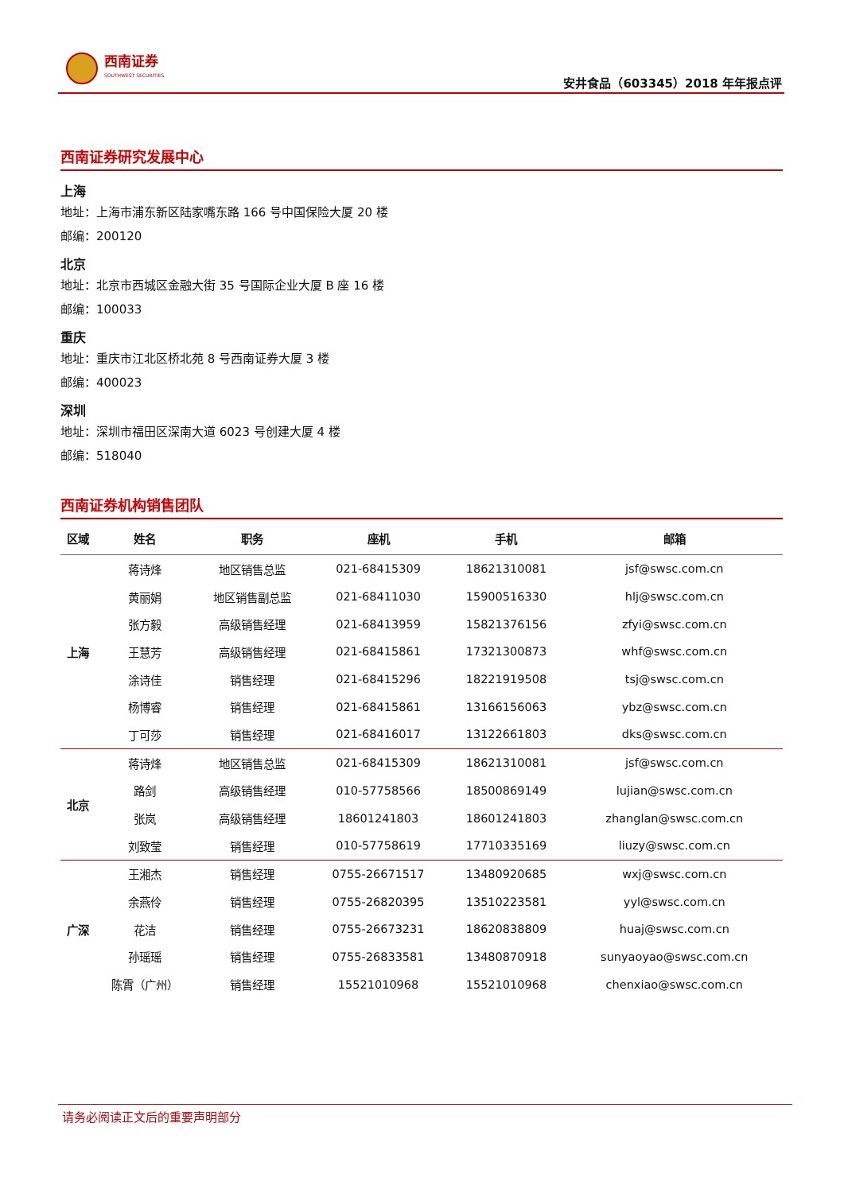西南证券
SOUTHWEST SECURITIES
安井食品（603345）2018 年年报点评
西南证券研究发展中心
上海
地址：上海市浦东新区陆家嘴东路 166 号中国保险大厦 20 楼
邮编：200120
北京
地址：北京市西城区金融大街 35 号国际企业大厦 B 座 16 楼
邮编：100033
重庆
地址：重庆市江北区桥北苑 8 号西南证券大厦 3 楼
邮编：400023
深圳
地址：深圳市福田区深南大道 6023 号创建大厦 4 楼
邮编：518040
西南证券机构销售团队
| 区域 | 姓名 | 职务 | 座机 | 手机 | 邮箱 |
| --- | --- | --- | --- | --- | --- |
| 上海 | 蒋诗烽 | 地区销售总监 | 021-68415309 | 18621310081 | jsf@swsc.com.cn |
| | 黄丽娟 | 地区销售副总监 | 021-68411030 | 15900516330 | hlj@swsc.com.cn |
| | 张方毅 | 高级销售经理 | 021-68413959 | 15821376156 | zfyi@swsc.com.cn |
| | 王慧芳 | 高级销售经理 | 021-68415861 | 17321300873 | whf@swsc.com.cn |
| | 涂诗佳 | 销售经理 | 021-68415296 | 18221919508 | tsj@swsc.com.cn |
| | 杨博睿 | 销售经理 | 021-68415861 | 13166156063 | ybz@swsc.com.cn |
| | 丁可莎 | 销售经理 | 021-68416017 | 13122661803 | dks@swsc.com.cn |
| 北京 | 蒋诗烽 | 地区销售总监 | 021-68415309 | 18621310081 | jsf@swsc.com.cn |
| | 路剑 | 高级销售经理 | 010-57758566 | 18500869149 | lujian@swsc.com.cn |
| | 张岚 | 高级销售经理 | 18601241803 | 18601241803 | zhanglan@swsc.com.cn |
| | 刘致莹 | 销售经理 | 010-57758619 | 17710335169 | liuzy@swsc.com.cn |
| 广深 | 王湘杰 | 销售经理 | 0755-26671517 | 13480920685 | wxj@swsc.com.cn |
| | 余燕伶 | 销售经理 | 0755-26820395 | 13510223581 | yyl@swsc.com.cn |
| | 花洁 | 销售经理 | 0755-26673231 | 18620838809 | huaj@swsc.com.cn |
| | 孙瑶瑶 | 销售经理 | 0755-26833581 | 13480870918 | sunyaoyao@swsc.com.cn |
| | 陈霄（广州） | 销售经理 | 15521010968 | 15521010968 | chenxiao@swsc.com.cn |
请务必阅读正文后的重要声明部分